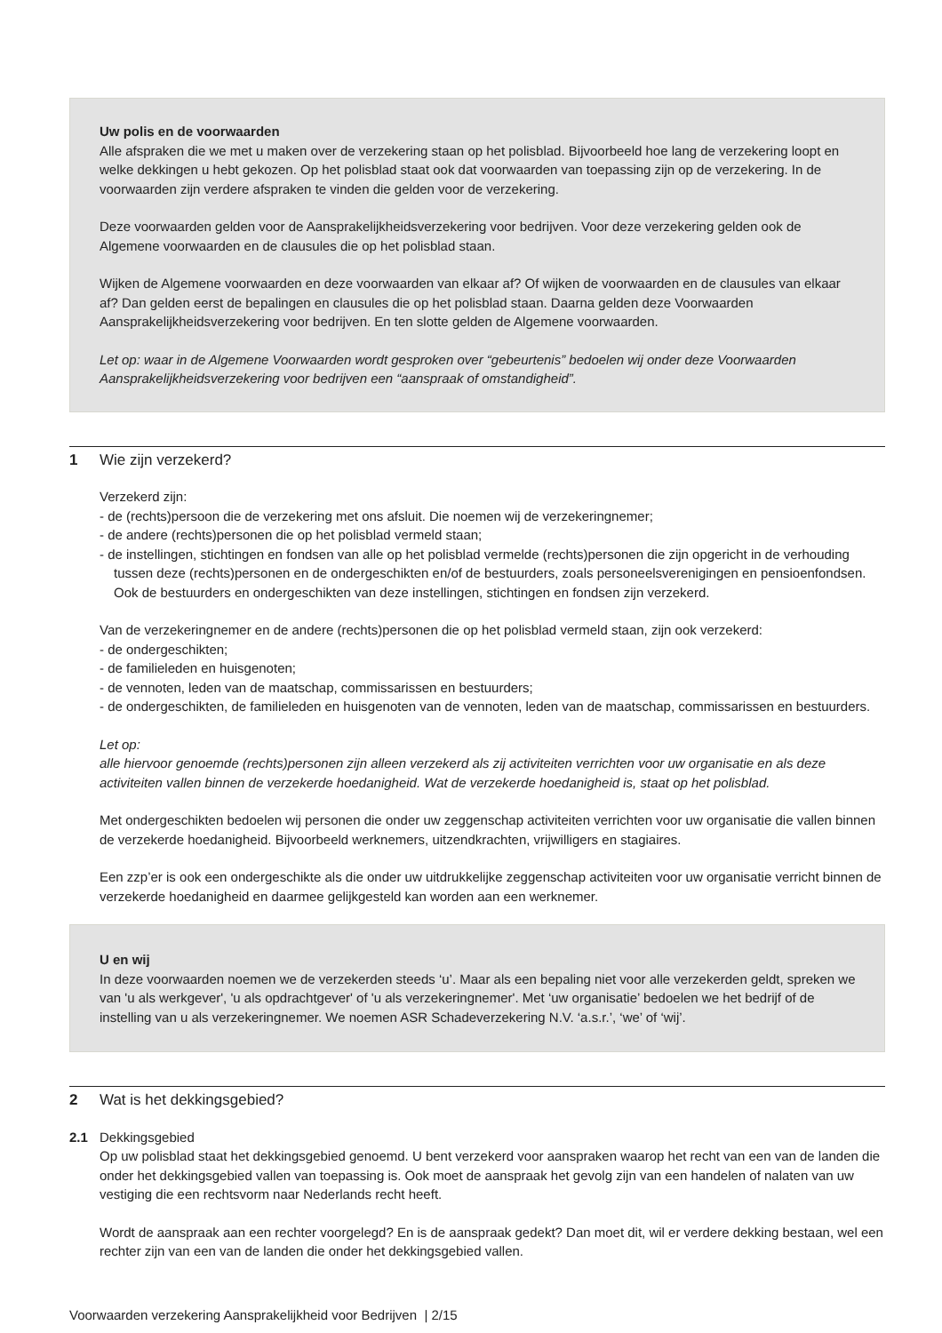Uw polis en de voorwaarden
Alle afspraken die we met u maken over de verzekering staan op het polisblad. Bijvoorbeeld hoe lang de verzekering loopt en welke dekkingen u hebt gekozen. Op het polisblad staat ook dat voorwaarden van toepassing zijn op de verzekering. In de voorwaarden zijn verdere afspraken te vinden die gelden voor de verzekering.
Deze voorwaarden gelden voor de Aansprakelijkheidsverzekering voor bedrijven. Voor deze verzekering gelden ook de Algemene voorwaarden en de clausules die op het polisblad staan.
Wijken de Algemene voorwaarden en deze voorwaarden van elkaar af? Of wijken de voorwaarden en de clausules van elkaar af? Dan gelden eerst de bepalingen en clausules die op het polisblad staan. Daarna gelden deze Voorwaarden Aansprakelijkheidsverzekering voor bedrijven. En ten slotte gelden de Algemene voorwaarden.
Let op: waar in de Algemene Voorwaarden wordt gesproken over “gebeurtenis” bedoelen wij onder deze Voorwaarden Aansprakelijkheidsverzekering voor bedrijven een “aanspraak of omstandigheid”.
1 Wie zijn verzekerd?
Verzekerd zijn:
- de (rechts)persoon die de verzekering met ons afsluit. Die noemen wij de verzekeringnemer;
- de andere (rechts)personen die op het polisblad vermeld staan;
- de instellingen, stichtingen en fondsen van alle op het polisblad vermelde (rechts)personen die zijn opgericht in de verhouding tussen deze (rechts)personen en de ondergeschikten en/of de bestuurders, zoals personeelsverenigingen en pensioenfondsen. Ook de bestuurders en ondergeschikten van deze instellingen, stichtingen en fondsen zijn verzekerd.
Van de verzekeringnemer en de andere (rechts)personen die op het polisblad vermeld staan, zijn ook verzekerd:
- de ondergeschikten;
- de familieleden en huisgenoten;
- de vennoten, leden van de maatschap, commissarissen en bestuurders;
- de ondergeschikten, de familieleden en huisgenoten van de vennoten, leden van de maatschap, commissarissen en bestuurders.
Let op:
alle hiervoor genoemde (rechts)personen zijn alleen verzekerd als zij activiteiten verrichten voor uw organisatie en als deze activiteiten vallen binnen de verzekerde hoedanigheid. Wat de verzekerde hoedanigheid is, staat op het polisblad.
Met ondergeschikten bedoelen wij personen die onder uw zeggenschap activiteiten verrichten voor uw organisatie die vallen binnen de verzekerde hoedanigheid. Bijvoorbeeld werknemers, uitzendkrachten, vrijwilligers en stagiaires.
Een zzp’er is ook een ondergeschikte als die onder uw uitdrukkelijke zeggenschap activiteiten voor uw organisatie verricht binnen de verzekerde hoedanigheid en daarmee gelijkgesteld kan worden aan een werknemer.
U en wij
In deze voorwaarden noemen we de verzekerden steeds ‘u’. Maar als een bepaling niet voor alle verzekerden geldt, spreken we van 'u als werkgever', 'u als opdrachtgever' of 'u als verzekeringnemer'. Met ‘uw organisatie’ bedoelen we het bedrijf of de instelling van u als verzekeringnemer. We noemen ASR Schadeverzekering N.V. ‘a.s.r.’, ‘we’ of ‘wij’.
2 Wat is het dekkingsgebied?
2.1 Dekkingsgebied
Op uw polisblad staat het dekkingsgebied genoemd. U bent verzekerd voor aanspraken waarop het recht van een van de landen die onder het dekkingsgebied vallen van toepassing is. Ook moet de aanspraak het gevolg zijn van een handelen of nalaten van uw vestiging die een rechtsvorm naar Nederlands recht heeft.
Wordt de aanspraak aan een rechter voorgelegd? En is de aanspraak gedekt? Dan moet dit, wil er verdere dekking bestaan, wel een rechter zijn van een van de landen die onder het dekkingsgebied vallen.
Voorwaarden verzekering Aansprakelijkheid voor Bedrijven | 2/15